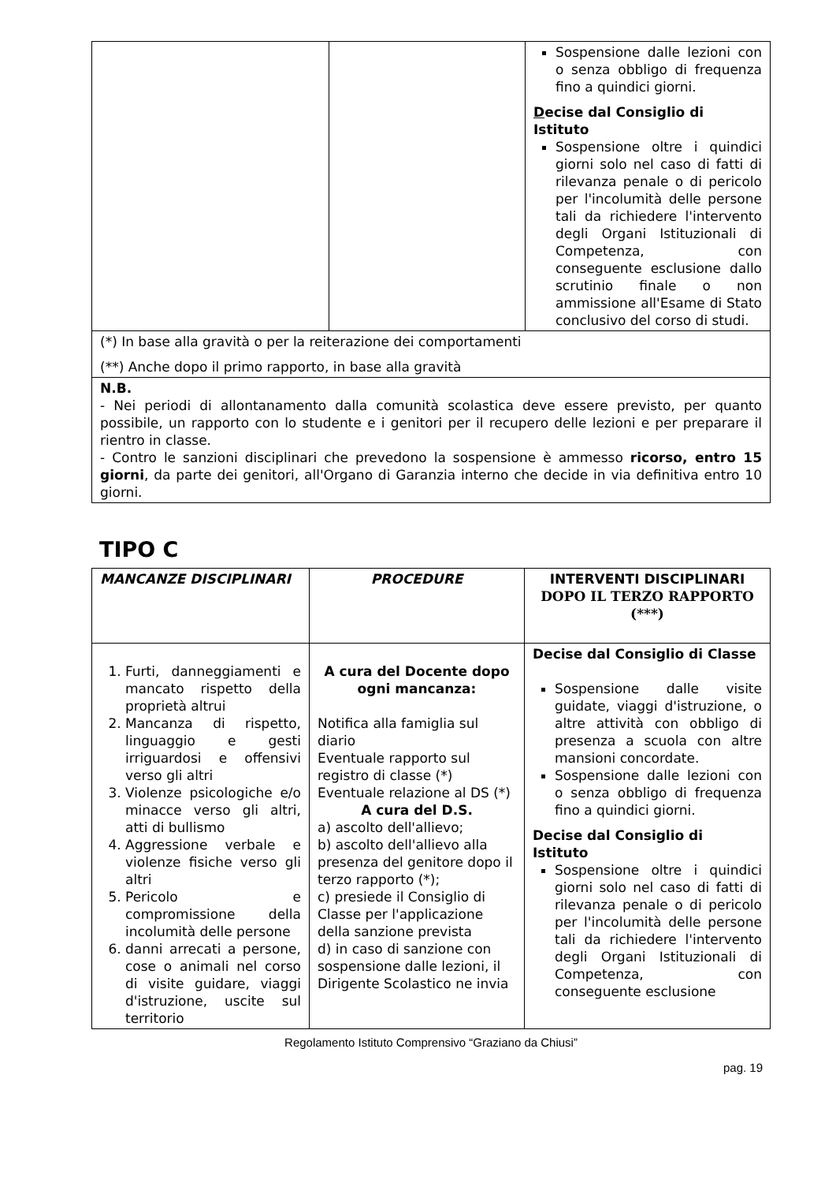| | | Sospensione dalle lezioni con o senza obbligo di frequenza fino a quindici giorni. D ecise dal Consiglio di Istituto Sospensione oltre i quindici giorni solo nel caso di fatti di rilevanza penale o di pericolo per l'incolumità delle persone tali da richiedere l'intervento degli Organi Istituzionali di Competenza, con conseguente esclusione dallo scrutinio finale o non ammissione all'Esame di Stato conclusivo del corso di studi. |
| (*) In base alla gravità o per la reiterazione dei comportamenti (**) Anche dopo il primo rapporto, in base alla gravità | | |
| N.B. - Nei periodi di allontanamento dalla comunità scolastica deve essere previsto, per quanto possibile, un rapporto con lo studente e i genitori per il recupero delle lezioni e per preparare il rientro in classe. - Contro le sanzioni disciplinari che prevedono la sospensione è ammesso ricorso, entro 15 giorni , da parte dei genitori, all'Organo di Garanzia interno che decide in via definitiva entro 10 giorni. | | |
TIPO C
| MANCANZE DISCIPLINARI | PROCEDURE | INTERVENTI DISCIPLINARI DOPO IL TERZO RAPPORTO (***) |
| --- | --- | --- |
| 1. Furti, danneggiamenti e mancato rispetto della proprietà altrui 2. Mancanza di rispetto, linguaggio e gesti irriguardosi e offensivi verso gli altri 3. Violenze psicologiche e/o minacce verso gli altri, atti di bullismo 4. Aggressione verbale e violenze fisiche verso gli altri 5. Pericolo e compromissione della incolumità delle persone 6. danni arrecati a persone, cose o animali nel corso di visite guidare, viaggi d'istruzione, uscite sul territorio | A cura del Docente dopo ogni mancanza: Notifica alla famiglia sul diario Eventuale rapporto sul registro di classe (*) Eventuale relazione al DS (*) A cura del D.S. a) ascolto dell'allievo; b) ascolto dell'allievo alla presenza del genitore dopo il terzo rapporto (*); c) presiede il Consiglio di Classe per l'applicazione della sanzione prevista d) in caso di sanzione con sospensione dalle lezioni, il Dirigente Scolastico ne invia | Decise dal Consiglio di Classe Sospensione dalle visite guidate, viaggi d'istruzione, o altre attività con obbligo di presenza a scuola con altre mansioni concordate. Sospensione dalle lezioni con o senza obbligo di frequenza fino a quindici giorni. Decise dal Consiglio di Istituto Sospensione oltre i quindici giorni solo nel caso di fatti di rilevanza penale o di pericolo per l'incolumità delle persone tali da richiedere l'intervento degli Organi Istituzionali di Competenza, con conseguente esclusione |
Regolamento Istituto Comprensivo “Graziano da Chiusi”
pag. 19